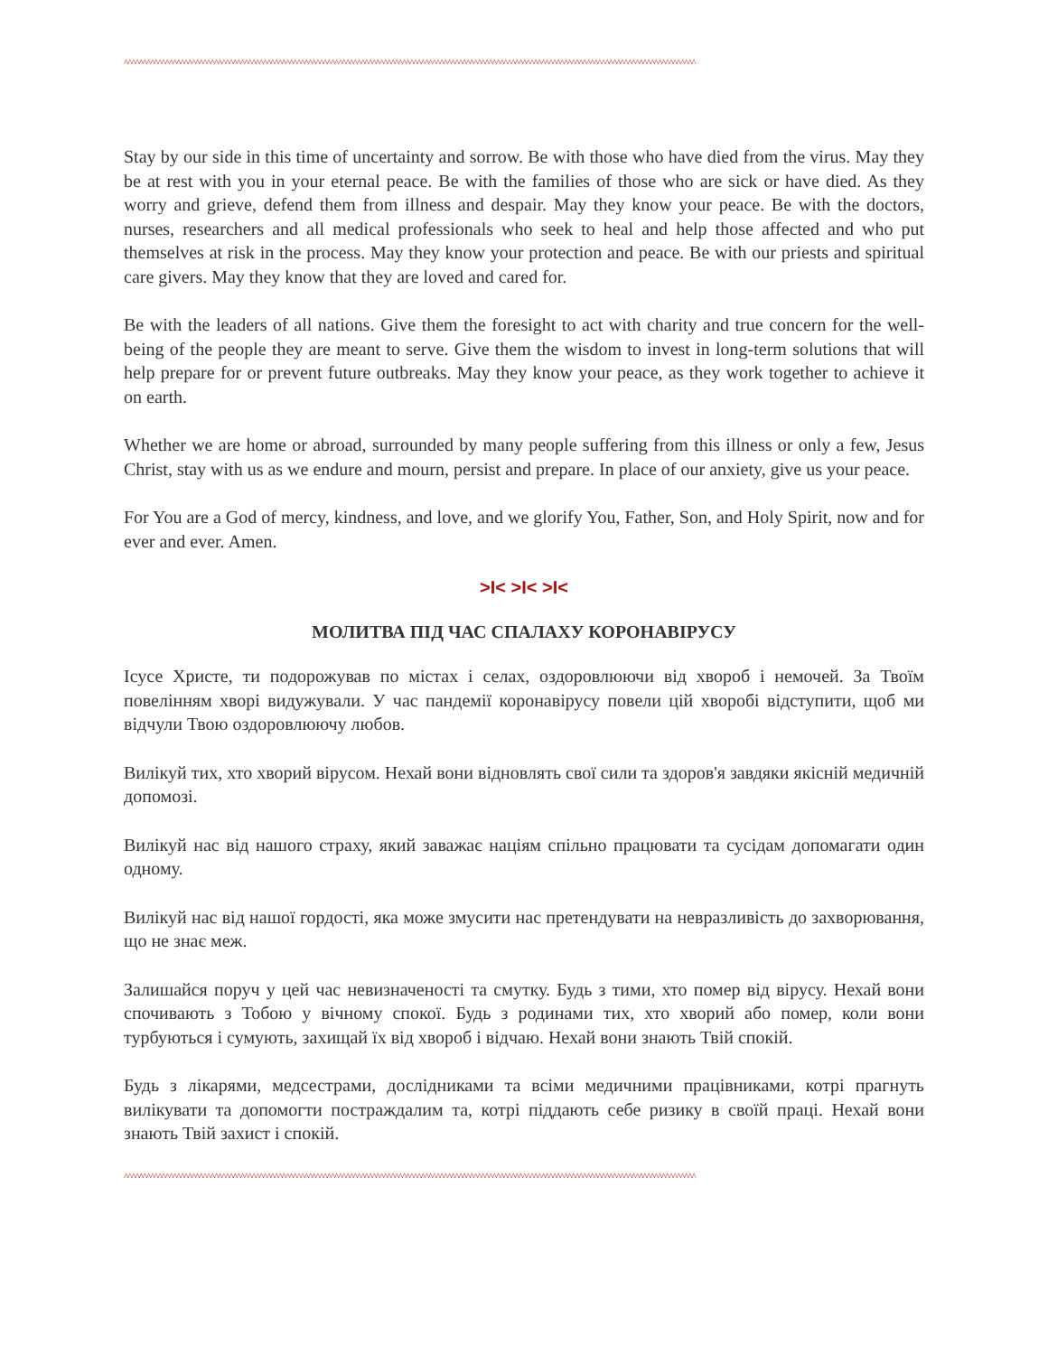^^^^^^^^^^^^^^^^^^^^^^^^^^^^^^^^^^^^^^^^^^^^^^^^^^^^^^^^^^^^^^^^^^^^^^^^^^^^^^^^^^^^^^^^^^^^^^^^^^^^^^^^^^^^^^^^^^^^^^^^^^^^^^^^^^^^^^^^^^^^^^^^^^^^^^^^
Stay by our side in this time of uncertainty and sorrow. Be with those who have died from the virus. May they be at rest with you in your eternal peace. Be with the families of those who are sick or have died. As they worry and grieve, defend them from illness and despair. May they know your peace. Be with the doctors, nurses, researchers and all medical professionals who seek to heal and help those affected and who put themselves at risk in the process. May they know your protection and peace. Be with our priests and spiritual care givers. May they know that they are loved and cared for.
Be with the leaders of all nations. Give them the foresight to act with charity and true concern for the well-being of the people they are meant to serve. Give them the wisdom to invest in long-term solutions that will help prepare for or prevent future outbreaks. May they know your peace, as they work together to achieve it on earth.
Whether we are home or abroad, surrounded by many people suffering from this illness or only a few, Jesus Christ, stay with us as we endure and mourn, persist and prepare. In place of our anxiety, give us your peace.
For You are a God of mercy, kindness, and love, and we glorify You, Father, Son, and Holy Spirit, now and for ever and ever. Amen.
>I< >I< >I<
МОЛИТВА ПІД ЧАС СПАЛАХУ КОРОНАВІРУСУ
Ісусе Христе, ти подорожував по містах і селах, оздоровлюючи від хвороб і немочей. За Твоїм повелінням хворі видужували. У час пандемії коронавірусу повели цій хворобі відступити, щоб ми відчули Твою оздоровлюючу любов.
Вилікуй тих, хто хворий вірусом. Нехай вони відновлять свої сили та здоров'я завдяки якісній медичній допомозі.
Вилікуй нас від нашого страху, який заважає націям спільно працювати та сусідам допомагати один одному.
Вилікуй нас від нашої гордості, яка може змусити нас претендувати на невразливість до захворювання, що не знає меж.
Залишайся поруч у цей час невизначеності та смутку. Будь з тими, хто помер від вірусу. Нехай вони спочивають з Тобою у вічному спокої. Будь з родинами тих, хто хворий або помер, коли вони турбуються і сумують, захищай їх від хвороб і відчаю. Нехай вони знають Твій спокій.
Будь з лікарями, медсестрами, дослідниками та всіми медичними працівниками, котрі прагнуть вилікувати та допомогти постраждалим та, котрі піддають себе ризику в своїй праці. Нехай вони знають Твій захист і спокій.
^^^^^^^^^^^^^^^^^^^^^^^^^^^^^^^^^^^^^^^^^^^^^^^^^^^^^^^^^^^^^^^^^^^^^^^^^^^^^^^^^^^^^^^^^^^^^^^^^^^^^^^^^^^^^^^^^^^^^^^^^^^^^^^^^^^^^^^^^^^^^^^^^^^^^^^^